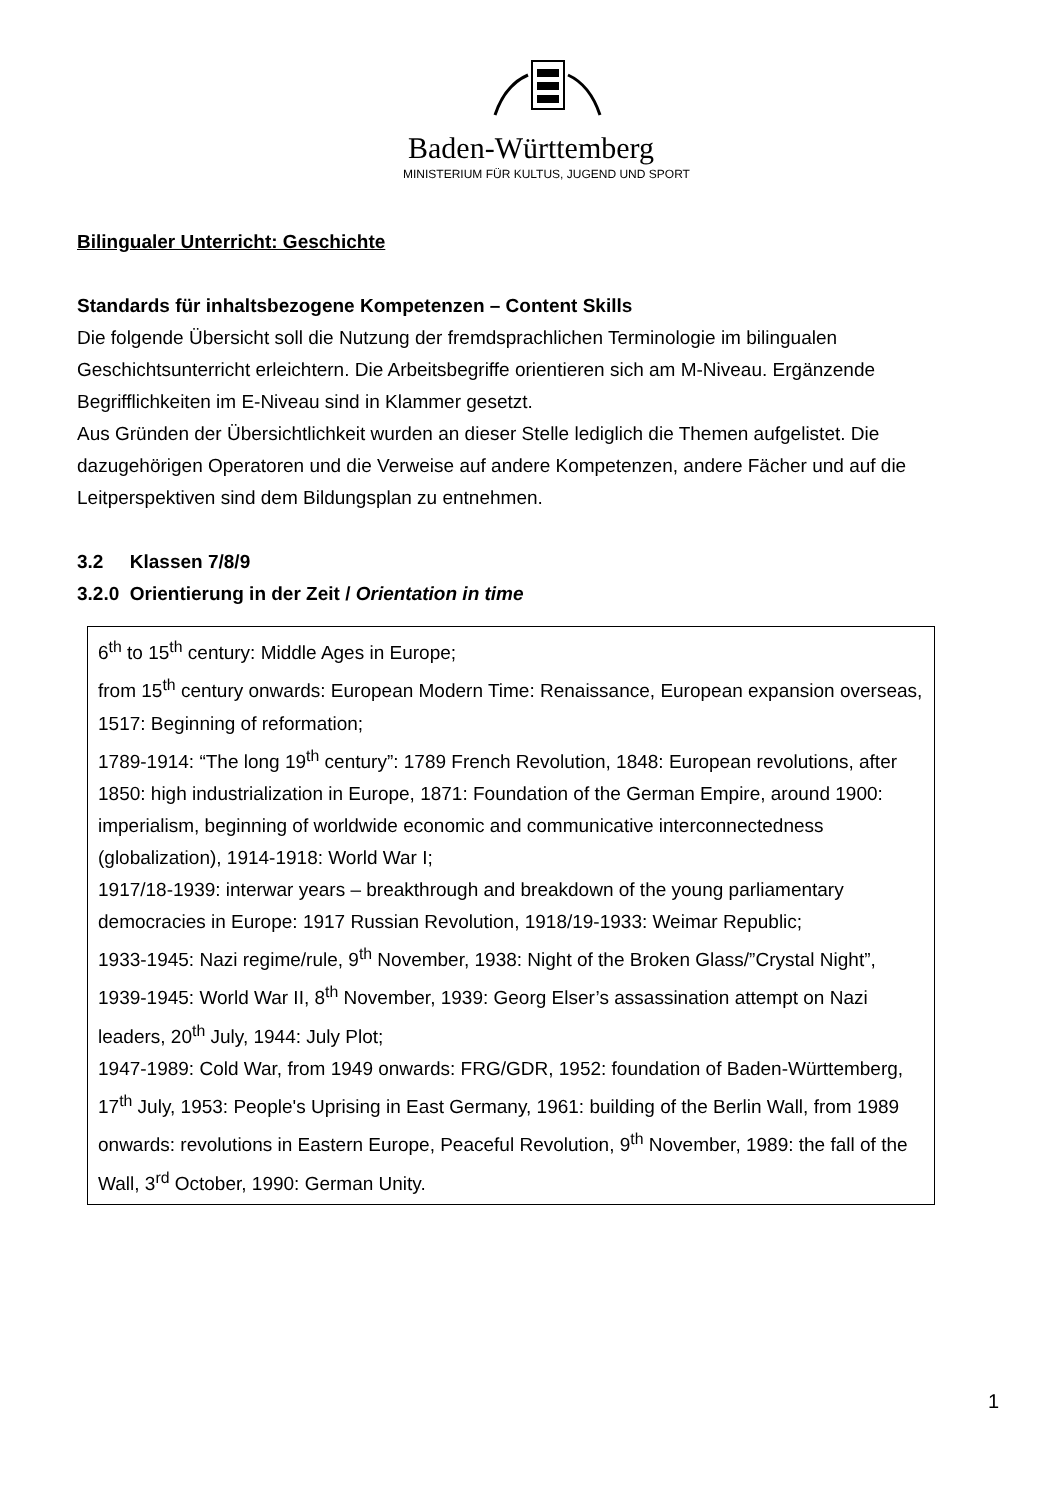Baden-Württemberg
MINISTERIUM FÜR KULTUS, JUGEND UND SPORT
Bilingualer Unterricht: Geschichte
Standards für inhaltsbezogene Kompetenzen – Content Skills
Die folgende Übersicht soll die Nutzung der fremdsprachlichen Terminologie im bilingualen Geschichtsunterricht erleichtern. Die Arbeitsbegriffe orientieren sich am M-Niveau. Ergänzende Begrifflichkeiten im E-Niveau sind in Klammer gesetzt.
Aus Gründen der Übersichtlichkeit wurden an dieser Stelle lediglich die Themen aufgelistet. Die dazugehörigen Operatoren und die Verweise auf andere Kompetenzen, andere Fächer und auf die Leitperspektiven sind dem Bildungsplan zu entnehmen.
3.2 Klassen 7/8/9
3.2.0 Orientierung in der Zeit / Orientation in time
6<sup>th</sup> to 15<sup>th</sup> century: Middle Ages in Europe;
from 15<sup>th</sup> century onwards: European Modern Time: Renaissance, European expansion overseas, 1517: Beginning of reformation;
1789-1914: “The long 19<sup>th</sup> century”: 1789 French Revolution, 1848: European revolutions, after 1850: high industrialization in Europe, 1871: Foundation of the German Empire, around 1900: imperialism, beginning of worldwide economic and communicative interconnectedness (globalization), 1914-1918: World War I;
1917/18-1939: interwar years – breakthrough and breakdown of the young parliamentary democracies in Europe: 1917 Russian Revolution, 1918/19-1933: Weimar Republic;
1933-1945: Nazi regime/rule, 9<sup>th</sup> November, 1938: Night of the Broken Glass/”Crystal Night”, 1939-1945: World War II, 8<sup>th</sup> November, 1939: Georg Elser’s assassination attempt on Nazi leaders, 20<sup>th</sup> July, 1944: July Plot;
1947-1989: Cold War, from 1949 onwards: FRG/GDR, 1952: foundation of Baden-Württemberg, 17<sup>th</sup> July, 1953: People's Uprising in East Germany, 1961: building of the Berlin Wall, from 1989 onwards: revolutions in Eastern Europe, Peaceful Revolution, 9<sup>th</sup> November, 1989: the fall of the Wall, 3<sup>rd</sup> October, 1990: German Unity.
1